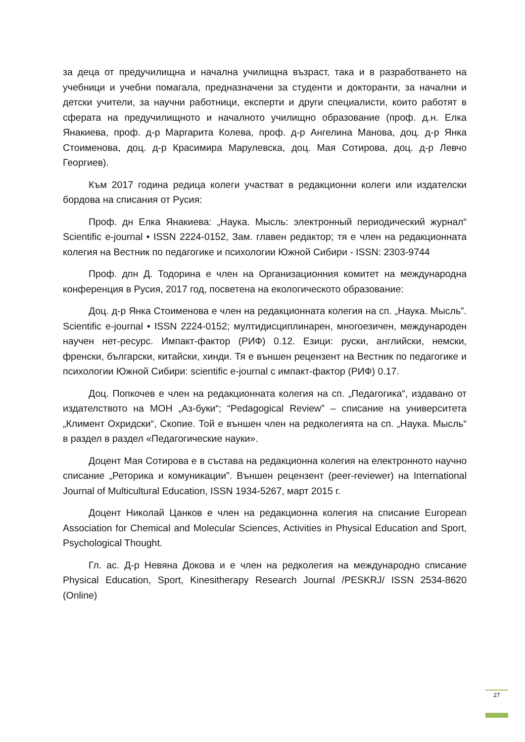за деца от предучилищна и начална училищна възраст, така и в разработването на учебници и учебни помагала, предназначени за студенти и докторанти, за начални и детски учители, за научни работници, експерти и други специалисти, които работят в сферата на предучилищното и началното училищно образование (проф. д.н. Елка Янакиева, проф. д-р Маргарита Колева, проф. д-р Ангелина Манова, доц. д-р Янка Стоименова, доц. д-р Красимира Марулевска, доц. Мая Сотирова, доц. д-р Левчо Георгиев).
Към 2017 година редица колеги участват в редакционни колеги или издателски бордова на списания от Русия:
Проф. дн Елка Янакиева: „Наука. Мысль: электронный периодический журнал“ Scientific e-journal • ISSN 2224-0152, Зам. главен редактор; тя е член на редакционната колегия на Вестник по педагогике и психологии Южной Сибири - ISSN: 2303-9744
Проф. дпн Д. Тодорина е член на Организационния комитет на международна конференция в Русия, 2017 год, посветена на екологическото образование:
Доц. д-р Янка Стоименова е член на редакционната колегия на сп. „Наука. Мысль”. Scientific e-journal • ISSN 2224-0152; мултидисциплинарен, многоезичен, международен научен нет-ресурс. Импакт-фактор (РИФ) 0.12. Езици: руски, английски, немски, френски, български, китайски, хинди. Тя е външен рецензент на Вестник по педагогике и психологии Южной Сибири: scientific e-journal с импакт-фактор (РИФ) 0.17.
Доц. Попкочев е член на редакционната колегия на сп. „Педагогика“, издавано от издателството на МОН „Аз-буки“; “Pedagogical Review” – списание на университета „Климент Охридски“, Скопие. Той е външен член на редколегията на сп. „Наука. Мысль“ в раздел в раздел «Педагогические науки».
Доцент Мая Сотирова е в състава на редакционна колегия на електронното научно списание „Реторика и комуникации”. Външен рецензент (peer-reviewer) на International Journal of Multicultural Education, ISSN 1934-5267, март 2015 г.
Доцент Николай Цанков е член на редакционна колегия на списание European Association for Chemical and Molecular Sciences, Activities in Physical Education and Sport, Psychological Thought.
Гл. ас. Д-р Невяна Докова и е член на редколегия на международно списание Physical Education, Sport, Kinesitherapy Research Journal /PESKRJ/ ISSN 2534-8620 (Online)
27